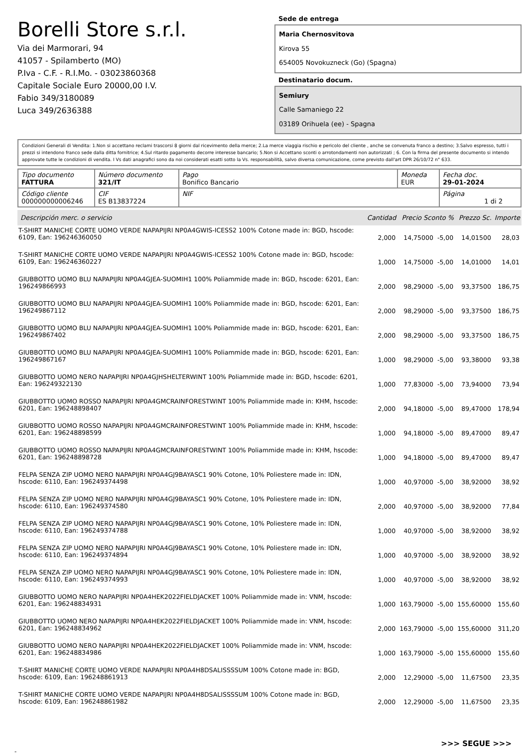Borelli Store s.r.l.
Via dei Marmorari, 94
41057 - Spilamberto (MO)
P.Iva - C.F. - R.I.Mo. - 03023860368
Capitale Sociale Euro 20000,00 I.V.
Fabio 349/3180089
Luca 349/2636388
Sede de entrega
Maria Chernosvitova
Kirova 55
654005 Novokuzneck (Go) (Spagna)
Destinatario docum.
Semiury
Calle Samaniego 22
03189 Orihuela (ee) - Spagna
Condizioni Generali di Vendita: 1.Non si accettano reclami trascorsi 8 giorni dal ricevimento della merce; 2.La merce viaggia rischio e pericolo del cliente , anche se convenuta franco a destino; 3.Salvo espresso, tutti i prezzi si intendono franco sede dalla ditta fornitrice; 4.Sul ritardo pagamento decorre interesse bancario; 5.Non si Accettano sconti o arrotondamenti non autorizzati ; 6. Con la firma del presente documento si intendo approvate tutte le condizioni di vendita. I Vs dati anagrafici sono da noi considerati esatti sotto la Vs. responsabilità, salvo diversa comunicazione, come previsto dall'art DPR 26/10/72 n° 633.
| Tipo documento FATTURA | Número documento 321/IT | Pago Bonifico Bancario | Moneda EUR | Fecha doc. 29-01-2024 |
| Código cliente 000000000006246 | CIF ES B13837224 | NIF | | Página 1 di 2 |
| Descripción merc. o servicio | Cantidad | Precio Sconto % | | Prezzo Sc. | Importe |
| --- | --- | --- | --- | --- | --- |
| T-SHIRT MANICHE CORTE UOMO VERDE NAPAPIJRI NP0A4GWIS-ICESS2 100% Cotone made in: BGD, hscode: 6109, Ean: 196246360050 | 2,000 | 14,75000 | -5,00 | 14,01500 | 28,03 |
| T-SHIRT MANICHE CORTE UOMO VERDE NAPAPIJRI NP0A4GWIS-ICESS2 100% Cotone made in: BGD, hscode: 6109, Ean: 196246360227 | 1,000 | 14,75000 | -5,00 | 14,01000 | 14,01 |
| GIUBBOTTO UOMO BLU NAPAPIJRI NP0A4GJEA-SUOMIH1 100% Poliammide made in: BGD, hscode: 6201, Ean: 196249866993 | 2,000 | 98,29000 | -5,00 | 93,37500 | 186,75 |
| GIUBBOTTO UOMO BLU NAPAPIJRI NP0A4GJEA-SUOMIH1 100% Poliammide made in: BGD, hscode: 6201, Ean: 196249867112 | 2,000 | 98,29000 | -5,00 | 93,37500 | 186,75 |
| GIUBBOTTO UOMO BLU NAPAPIJRI NP0A4GJEA-SUOMIH1 100% Poliammide made in: BGD, hscode: 6201, Ean: 196249867402 | 2,000 | 98,29000 | -5,00 | 93,37500 | 186,75 |
| GIUBBOTTO UOMO BLU NAPAPIJRI NP0A4GJEA-SUOMIH1 100% Poliammide made in: BGD, hscode: 6201, Ean: 196249867167 | 1,000 | 98,29000 | -5,00 | 93,38000 | 93,38 |
| GIUBBOTTO UOMO NERO NAPAPIJRI NP0A4GJHSHELTERWINT 100% Poliammide made in: BGD, hscode: 6201, Ean: 196249322130 | 1,000 | 77,83000 | -5,00 | 73,94000 | 73,94 |
| GIUBBOTTO UOMO ROSSO NAPAPIJRI NP0A4GMCRAINFORESTWINT 100% Poliammide made in: KHM, hscode: 6201, Ean: 196248898407 | 2,000 | 94,18000 | -5,00 | 89,47000 | 178,94 |
| GIUBBOTTO UOMO ROSSO NAPAPIJRI NP0A4GMCRAINFORESTWINT 100% Poliammide made in: KHM, hscode: 6201, Ean: 196248898599 | 1,000 | 94,18000 | -5,00 | 89,47000 | 89,47 |
| GIUBBOTTO UOMO ROSSO NAPAPIJRI NP0A4GMCRAINFORESTWINT 100% Poliammide made in: KHM, hscode: 6201, Ean: 196248898728 | 1,000 | 94,18000 | -5,00 | 89,47000 | 89,47 |
| FELPA SENZA ZIP UOMO NERO NAPAPIJRI NP0A4GJ9BAYASC1 90% Cotone, 10% Poliestere made in: IDN, hscode: 6110, Ean: 196249374498 | 1,000 | 40,97000 | -5,00 | 38,92000 | 38,92 |
| FELPA SENZA ZIP UOMO NERO NAPAPIJRI NP0A4GJ9BAYASC1 90% Cotone, 10% Poliestere made in: IDN, hscode: 6110, Ean: 196249374580 | 2,000 | 40,97000 | -5,00 | 38,92000 | 77,84 |
| FELPA SENZA ZIP UOMO NERO NAPAPIJRI NP0A4GJ9BAYASC1 90% Cotone, 10% Poliestere made in: IDN, hscode: 6110, Ean: 196249374788 | 1,000 | 40,97000 | -5,00 | 38,92000 | 38,92 |
| FELPA SENZA ZIP UOMO NERO NAPAPIJRI NP0A4GJ9BAYASC1 90% Cotone, 10% Poliestere made in: IDN, hscode: 6110, Ean: 196249374894 | 1,000 | 40,97000 | -5,00 | 38,92000 | 38,92 |
| FELPA SENZA ZIP UOMO NERO NAPAPIJRI NP0A4GJ9BAYASC1 90% Cotone, 10% Poliestere made in: IDN, hscode: 6110, Ean: 196249374993 | 1,000 | 40,97000 | -5,00 | 38,92000 | 38,92 |
| GIUBBOTTO UOMO NERO NAPAPIJRI NP0A4HEK2022FIELDJACKET 100% Poliammide made in: VNM, hscode: 6201, Ean: 196248834931 | 1,000 | 163,79000 | -5,00 | 155,60000 | 155,60 |
| GIUBBOTTO UOMO NERO NAPAPIJRI NP0A4HEK2022FIELDJACKET 100% Poliammide made in: VNM, hscode: 6201, Ean: 196248834962 | 2,000 | 163,79000 | -5,00 | 155,60000 | 311,20 |
| GIUBBOTTO UOMO NERO NAPAPIJRI NP0A4HEK2022FIELDJACKET 100% Poliammide made in: VNM, hscode: 6201, Ean: 196248834986 | 1,000 | 163,79000 | -5,00 | 155,60000 | 155,60 |
| T-SHIRT MANICHE CORTE UOMO VERDE NAPAPIJRI NP0A4H8DSALISSSSUM 100% Cotone made in: BGD, hscode: 6109, Ean: 196248861913 | 2,000 | 12,29000 | -5,00 | 11,67500 | 23,35 |
| T-SHIRT MANICHE CORTE UOMO VERDE NAPAPIJRI NP0A4H8DSALISSSSUM 100% Cotone made in: BGD, hscode: 6109, Ean: 196248861982 | 2,000 | 12,29000 | -5,00 | 11,67500 | 23,35 |
>>> SEGUE >>>
-